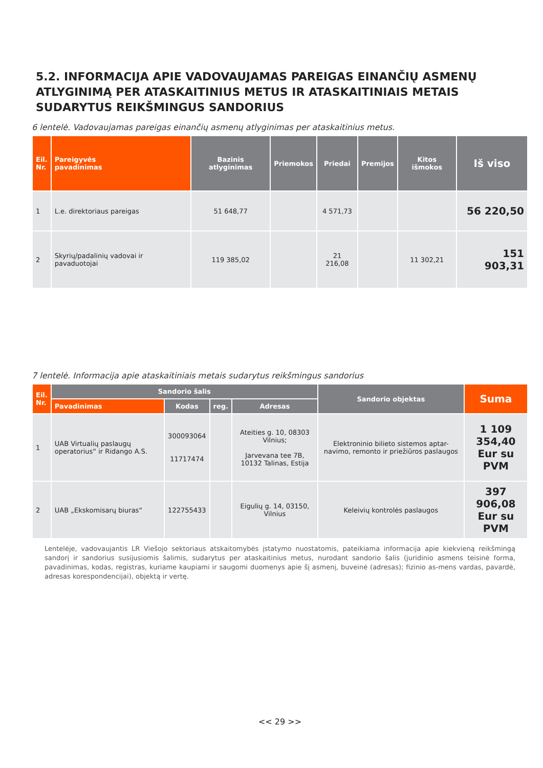5.2. INFORMACIJA APIE VADOVAUJAMAS PAREIGAS EINANČIŲ ASMENŲ ATLYGINIMĄ PER ATASKAITINIUS METUS IR ATASKAITINIAIS METAIS SUDARYTUS REIKŠMINGUS SANDORIUS
6 lentelė. Vadovaujamas pareigas einančių asmenų atlyginimas per ataskaitinius metus.
| Eil. Nr. | Pareigyvės pavadinimas | Bazinis atlyginimas | Priemokos | Priedai | Premijos | Kitos išmokos | Iš viso |
| --- | --- | --- | --- | --- | --- | --- | --- |
| 1 | L.e. direktoriaus pareigas | 51 648,77 | | 4 571,73 | | | 56 220,50 |
| 2 | Skyrių/padalinių vadovai ir pavaduotojai | 119 385,02 | | 21 216,08 | | 11 302,21 | 151 903,31 |
7 lentelė. Informacija apie ataskaitiniais metais sudarytus reikšmingus sandorius
| Eil. Nr. | Sandorio šalis | | | | Sandorio objektas | Suma |
| --- | --- | --- | --- | --- | --- | --- |
| | Pavadinimas | Kodas | reg. | Adresas | | |
| 1 | UAB Virtualių paslaugų operatorius“ ir Ridango A.S. | 300093064 11717474 | | Ateities g. 10, 08303 Vilnius; Jarvevana tee 7B, 10132 Talinas, Estija | Elektroninio bilieto sistemos aptar-navimo, remonto ir priežiūros paslaugos | 1 109 354,40 Eur su PVM |
| 2 | UAB „Ekskomisarų biuras“ | 122755433 | | Eigulių g. 14, 03150, Vilnius | Keleivių kontrolės paslaugos | 397 906,08 Eur su PVM |
Lentelėje, vadovaujantis LR Viešojo sektoriaus atskaitomybės įstatymo nuostatomis, pateikiama informacija apie kiekvieną reikšmingą sandorį ir sandorius susijusiomis šalimis, sudarytus per ataskaitinius metus, nurodant sandorio šalis (juridinio asmens teisinė forma, pavadinimas, kodas, registras, kuriame kaupiami ir saugomi duomenys apie šį asmenį, buveinė (adresas); fizinio as-mens vardas, pavardė, adresas korespondencijai), objektą ir vertę.
<< 29 >>